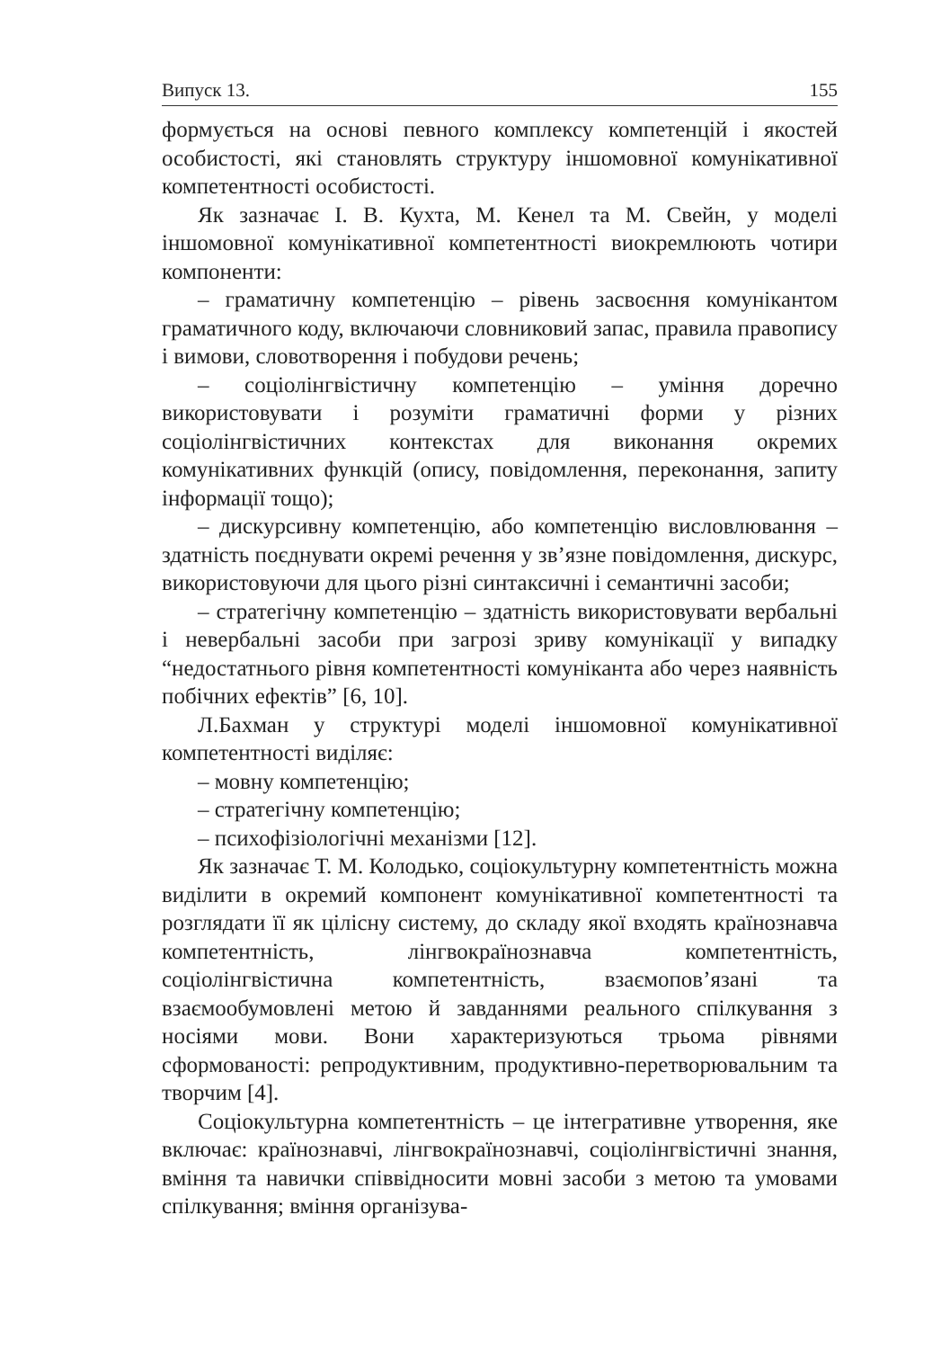Випуск 13. 155
формується на основі певного комплексу компетенцій і якостей особистості, які становлять структуру іншомовної комунікативної компетентності особистості.
Як зазначає І. В. Кухта, М. Кенел та М. Свейн, у моделі іншомовної комунікативної компетентності виокремлюють чотири компоненти:
– граматичну компетенцію – рівень засвоєння комунікантом граматичного коду, включаючи словниковий запас, правила правопису і вимови, словотворення і побудови речень;
– соціолінгвістичну компетенцію – уміння доречно використовувати і розуміти граматичні форми у різних соціолінгвістичних контекстах для виконання окремих комунікативних функцій (опису, повідомлення, переконання, запиту інформації тощо);
– дискурсивну компетенцію, або компетенцію висловлювання – здатність поєднувати окремі речення у зв’язне повідомлення, дискурс, використовуючи для цього різні синтаксичні і семантичні засоби;
– стратегічну компетенцію – здатність використовувати вербальні і невербальні засоби при загрозі зриву комунікації у випадку “недостатнього рівня компетентності комуніканта або через наявність побічних ефектів” [6, 10].
Л.Бахман у структурі моделі іншомовної комунікативної компетентності виділяє:
– мовну компетенцію;
– стратегічну компетенцію;
– психофізіологічні механізми [12].
Як зазначає Т. М. Колодько, соціокультурну компетентність можна виділити в окремий компонент комунікативної компетентності та розглядати її як цілісну систему, до складу якої входять країнознавча компетентність, лінгвокраїнознавча компетентність, соціолінгвістична компетентність, взаємопов’язані та взаємообумовлені метою й завданнями реального спілкування з носіями мови. Вони характеризуються трьома рівнями сформованості: репродуктивним, продуктивно-перетворювальним та творчим [4].
Соціокультурна компетентність – це інтегративне утворення, яке включає: країнознавчі, лінгвокраїнознавчі, соціолінгвістичні знання, вміння та навички співвідносити мовні засоби з метою та умовами спілкування; вміння організува-